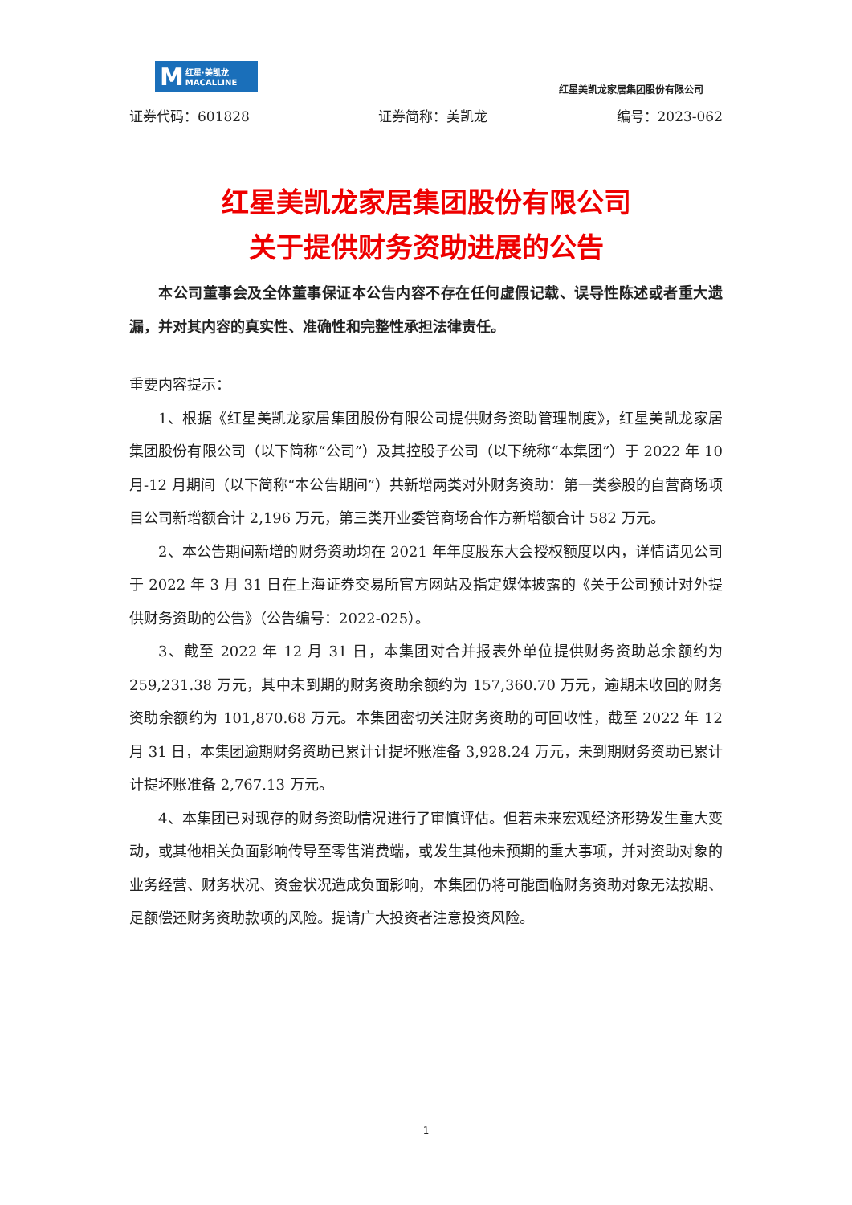M红星·美凯龙
MACALLINE
红星美凯龙家居集团股份有限公司
证券代码：601828 证券简称：美凯龙 编号：2023-062
红星美凯龙家居集团股份有限公司
关于提供财务资助进展的公告
本公司董事会及全体董事保证本公告内容不存在任何虚假记载、误导性陈述或者重大遗漏，并对其内容的真实性、准确性和完整性承担法律责任。
重要内容提示：
1、根据《红星美凯龙家居集团股份有限公司提供财务资助管理制度》，红星美凯龙家居集团股份有限公司（以下简称“公司”）及其控股子公司（以下统称“本集团”）于 2022 年 10 月-12 月期间（以下简称“本公告期间”）共新增两类对外财务资助：第一类参股的自营商场项目公司新增额合计 2,196 万元，第三类开业委管商场合作方新增额合计 582 万元。
2、本公告期间新增的财务资助均在 2021 年年度股东大会授权额度以内，详情请见公司于 2022 年 3 月 31 日在上海证券交易所官方网站及指定媒体披露的《关于公司预计对外提供财务资助的公告》（公告编号：2022-025）。
3、截至 2022 年 12 月 31 日，本集团对合并报表外单位提供财务资助总余额约为 259,231.38 万元，其中未到期的财务资助余额约为 157,360.70 万元，逾期未收回的财务资助余额约为 101,870.68 万元。本集团密切关注财务资助的可回收性，截至 2022 年 12 月 31 日，本集团逾期财务资助已累计计提坏账准备 3,928.24 万元，未到期财务资助已累计计提坏账准备 2,767.13 万元。
4、本集团已对现存的财务资助情况进行了审慎评估。但若未来宏观经济形势发生重大变动，或其他相关负面影响传导至零售消费端，或发生其他未预期的重大事项，并对资助对象的业务经营、财务状况、资金状况造成负面影响，本集团仍将可能面临财务资助对象无法按期、足额偿还财务资助款项的风险。提请广大投资者注意投资风险。
1